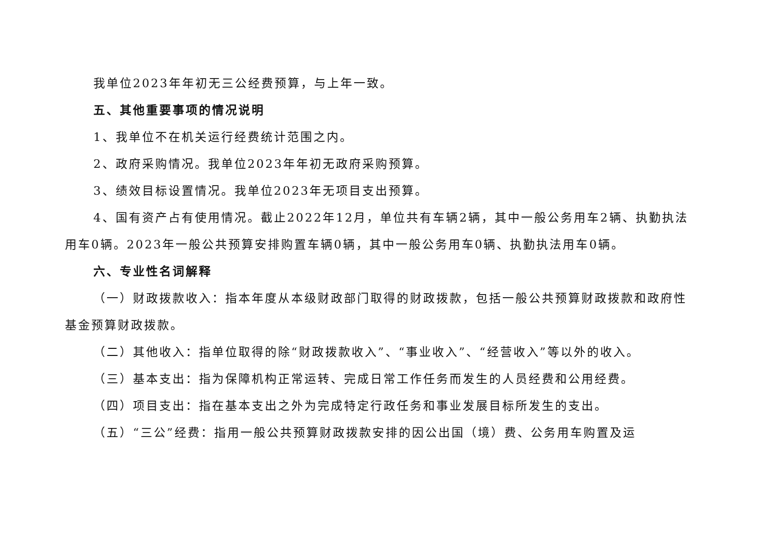我单位2023年年初无三公经费预算，与上年一致。
五、其他重要事项的情况说明
1、我单位不在机关运行经费统计范围之内。
2、政府采购情况。我单位2023年年初无政府采购预算。
3、绩效目标设置情况。我单位2023年无项目支出预算。
4、国有资产占有使用情况。截止2022年12月，单位共有车辆2辆，其中一般公务用车2辆、执勤执法用车0辆。2023年一般公共预算安排购置车辆0辆，其中一般公务用车0辆、执勤执法用车0辆。
六、专业性名词解释
（一）财政拨款收入：指本年度从本级财政部门取得的财政拨款，包括一般公共预算财政拨款和政府性基金预算财政拨款。
（二）其他收入：指单位取得的除“财政拨款收入”、“事业收入”、“经营收入”等以外的收入。
（三）基本支出：指为保障机构正常运转、完成日常工作任务而发生的人员经费和公用经费。
（四）项目支出：指在基本支出之外为完成特定行政任务和事业发展目标所发生的支出。
（五）“三公”经费：指用一般公共预算财政拨款安排的因公出国（境）费、公务用车购置及运